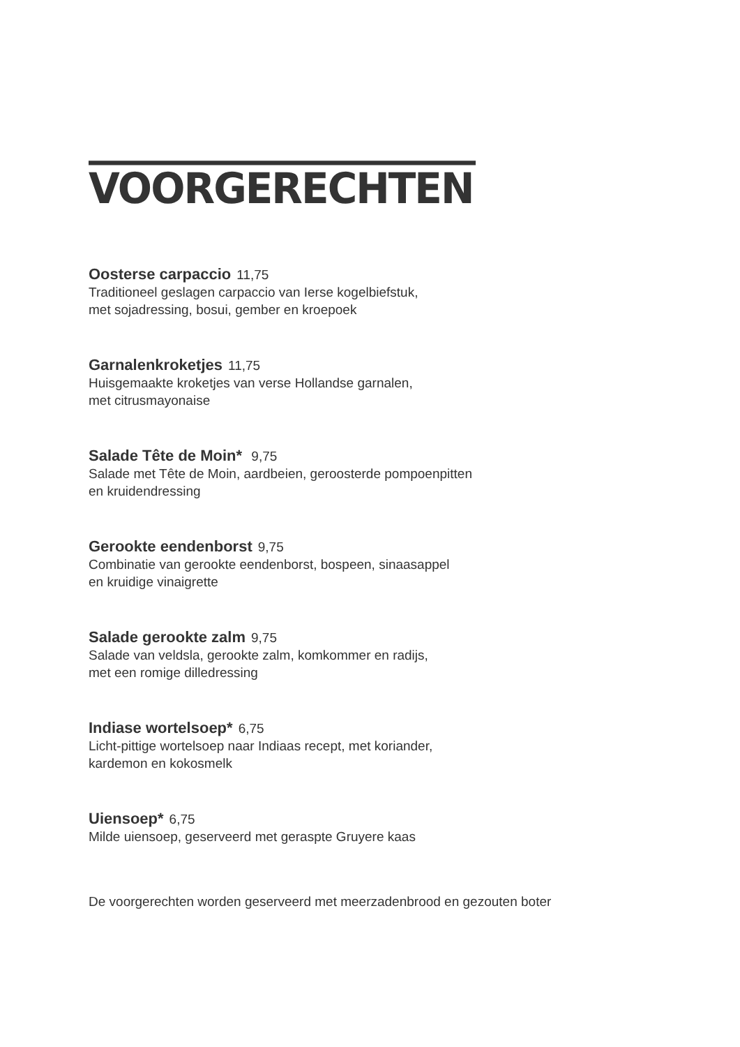VOORGERECHTEN
Oosterse carpaccio 11,75
Traditioneel geslagen carpaccio van Ierse kogelbiefstuk,
met sojadressing, bosui, gember en kroepoek
Garnalenkroketjes 11,75
Huisgemaakte kroketjes van verse Hollandse garnalen,
met citrusmayonaise
Salade Tête de Moin* 9,75
Salade met Tête de Moin, aardbeien, geroosterde pompoenpitten
en kruidendressing
Gerookte eendenborst 9,75
Combinatie van gerookte eendenborst, bospeen, sinaasappel
en kruidige vinaigrette
Salade gerookte zalm 9,75
Salade van veldsla, gerookte zalm, komkommer en radijs,
met een romige dilledressing
Indiase wortelsoep* 6,75
Licht-pittige wortelsoep naar Indiaas recept, met koriander,
kardemon en kokosmelk
Uiensoep* 6,75
Milde uiensoep, geserveerd met geraspte Gruyere kaas
De voorgerechten worden geserveerd met meerzadenbrood en gezouten boter